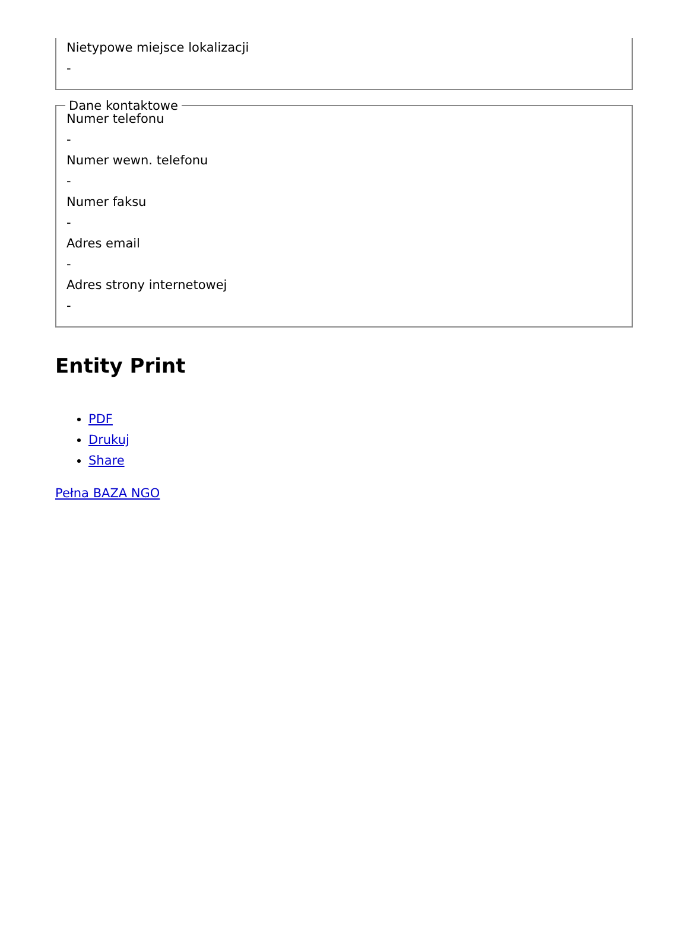Nietypowe miejsce lokalizacji
-
Dane kontaktowe
Numer telefonu
-
Numer wewn. telefonu
-
Numer faksu
-
Adres email
-
Adres strony internetowej
-
Entity Print
PDF
Drukuj
Share
Pełna BAZA NGO